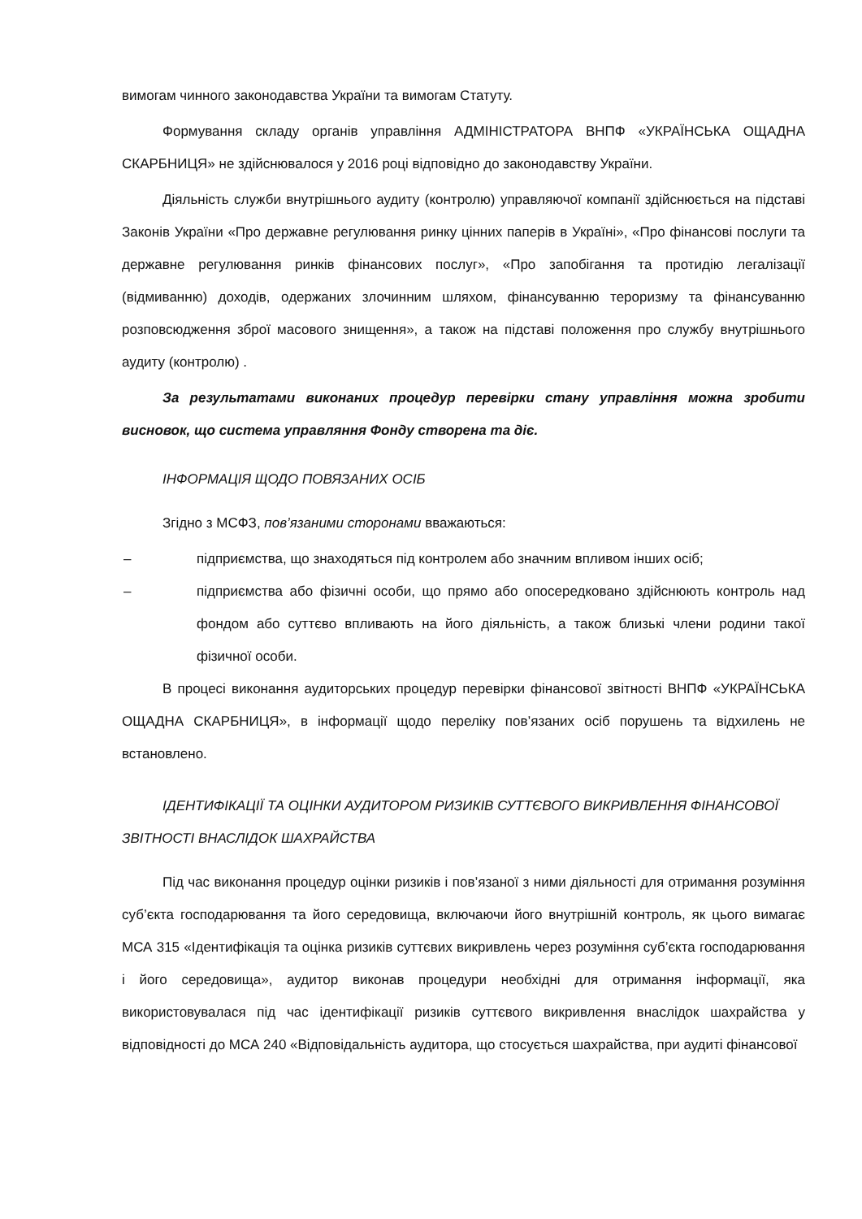вимогам чинного законодавства України та вимогам Статуту.
Формування складу органів управління АДМІНІСТРАТОРА ВНПФ «УКРАЇНСЬКА ОЩАДНА СКАРБНИЦЯ» не здійснювалося у 2016 році відповідно до законодавству України.
Діяльність служби внутрішнього аудиту (контролю) управляючої компанії здійснюється на підставі Законів України «Про державне регулювання ринку цінних паперів в Україні», «Про фінансові послуги та державне регулювання ринків фінансових послуг», «Про запобігання та протидію легалізації (відмиванню) доходів, одержаних злочинним шляхом, фінансуванню тероризму та фінансуванню розповсюдження зброї масового знищення», а також на підставі положення про службу внутрішнього аудиту (контролю) .
За результатами виконаних процедур перевірки стану управління можна зробити висновок, що система управляння Фонду створена та діє.
ІНФОРМАЦІЯ ЩОДО ПОВЯЗАНИХ ОСІБ
Згідно з МСФЗ, пов’язаними сторонами вважаються:
– підприємства, що знаходяться під контролем або значним впливом інших осіб;
– підприємства або фізичні особи, що прямо або опосередковано здійснюють контроль над фондом або суттєво впливають на його діяльність, а також близькі члени родини такої фізичної особи.
В процесі виконання аудиторських процедур перевірки фінансової звітності ВНПФ «УКРАЇНСЬКА ОЩАДНА СКАРБНИЦЯ», в інформації щодо переліку пов’язаних осіб порушень та відхилень не встановлено.
ІДЕНТИФІКАЦІЇ ТА ОЦІНКИ АУДИТОРОМ РИЗИКІВ СУТТЄВОГО ВИКРИВЛЕННЯ ФІНАНСОВОЇ ЗВІТНОСТІ ВНАСЛІДОК ШАХРАЙСТВА
Під час виконання процедур оцінки ризиків і пов’язаної з ними діяльності для отримання розуміння суб’єкта господарювання та його середовища, включаючи його внутрішній контроль, як цього вимагає МСА 315 «Ідентифікація та оцінка ризиків суттєвих викривлень через розуміння суб’єкта господарювання і його середовища», аудитор виконав процедури необхідні для отримання інформації, яка використовувалася під час ідентифікації ризиків суттєвого викривлення внаслідок шахрайства у відповідності до МСА 240 «Відповідальність аудитора, що стосується шахрайства, при аудиті фінансової